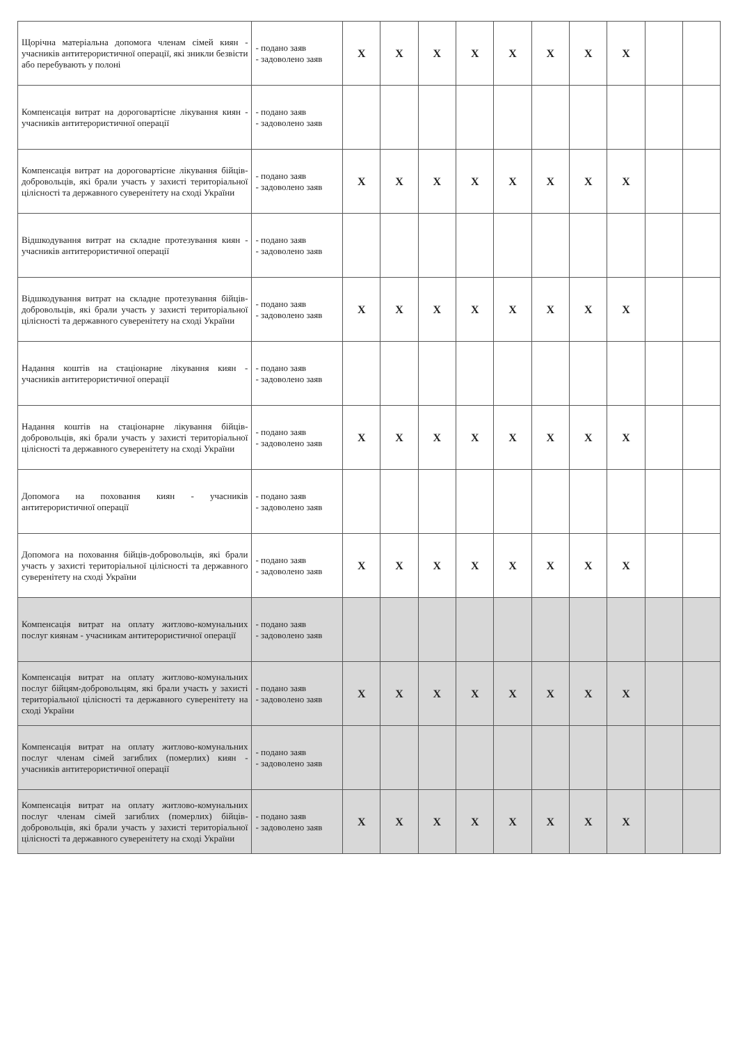| Щорічна матеріальна допомога членам сімей киян - учасників антитерористичної операції, які зникли безвісти або перебувають у полоні | - подано заяв - задоволено заяв | X | X | X | X | X | X | X | X | | |
| Компенсація витрат на дороговартісне лікування киян - учасників антитерористичної операції | - подано заяв - задоволено заяв | | | | | | | | | | |
| Компенсація витрат на дороговартісне лікування бійців-добровольців, які брали участь у захисті територіальної цілісності та державного суверенітету на сході України | - подано заяв - задоволено заяв | X | X | X | X | X | X | X | X | | |
| Відшкодування витрат на складне протезування киян - учасників антитерористичної операції | - подано заяв - задоволено заяв | | | | | | | | | | |
| Відшкодування витрат на складне протезування бійців-добровольців, які брали участь у захисті територіальної цілісності та державного суверенітету на сході України | - подано заяв - задоволено заяв | X | X | X | X | X | X | X | X | | |
| Надання коштів на стаціонарне лікування киян - учасників антитерористичної операції | - подано заяв - задоволено заяв | | | | | | | | | | |
| Надання коштів на стаціонарне лікування бійців-добровольців, які брали участь у захисті територіальної цілісності та державного суверенітету на сході України | - подано заяв - задоволено заяв | X | X | X | X | X | X | X | X | | |
| Допомога на поховання киян - учасників антитерористичної операції | - подано заяв - задоволено заяв | | | | | | | | | | |
| Допомога на поховання бійців-добровольців, які брали участь у захисті територіальної цілісності та державного суверенітету на сході України | - подано заяв - задоволено заяв | X | X | X | X | X | X | X | X | | |
| Компенсація витрат на оплату житлово-комунальних послуг киянам - учасникам антитерористичної операції | - подано заяв - задоволено заяв | | | | | | | | | | |
| Компенсація витрат на оплату житлово-комунальних послуг бійцям-добровольцям, які брали участь у захисті територіальної цілісності та державного суверенітету на сході України | - подано заяв - задоволено заяв | X | X | X | X | X | X | X | X | | |
| Компенсація витрат на оплату житлово-комунальних послуг членам сімей загиблих (померлих) киян - учасників антитерористичної операції | - подано заяв - задоволено заяв | | | | | | | | | | |
| Компенсація витрат на оплату житлово-комунальних послуг членам сімей загиблих (померлих) бійців-добровольців, які брали участь у захисті територіальної цілісності та державного суверенітету на сході України | - подано заяв - задоволено заяв | X | X | X | X | X | X | X | X | | |